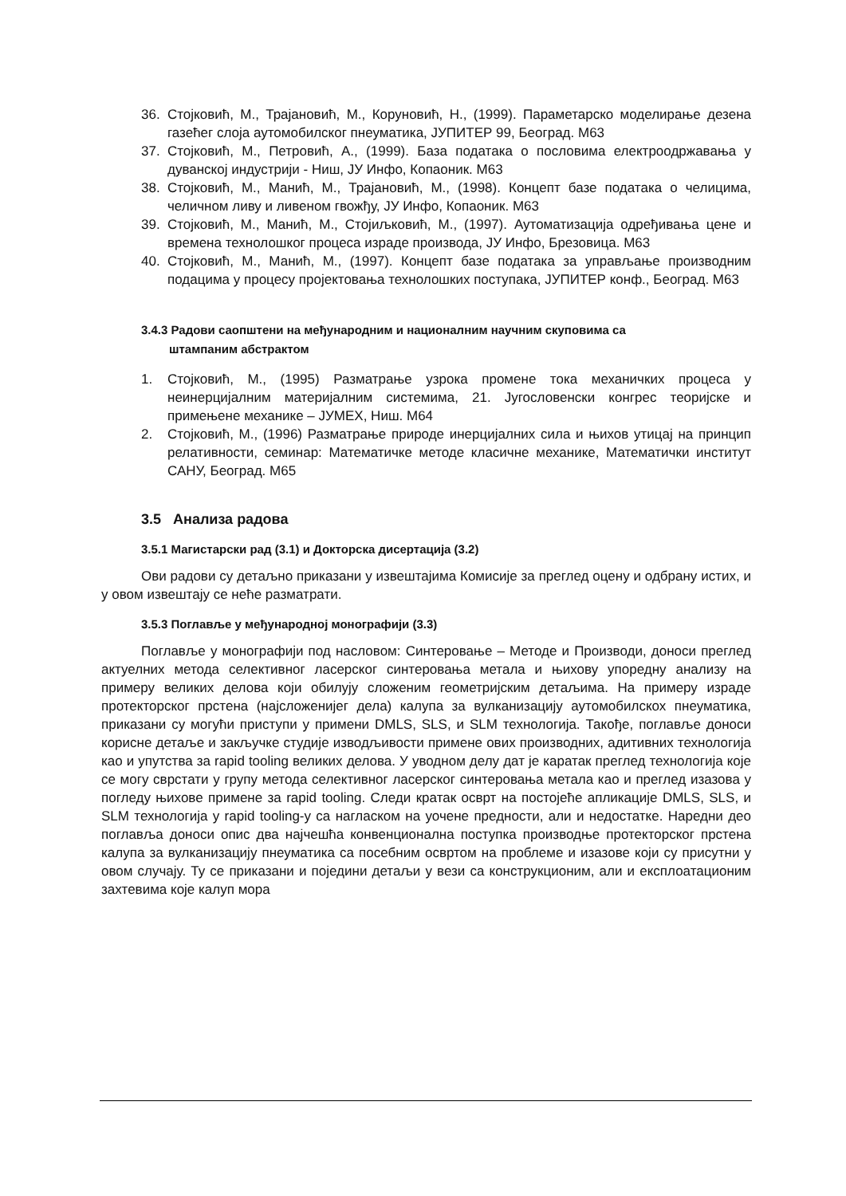36. Стојковић, М., Трајановић, М., Коруновић, Н., (1999). Параметарско моделирање дезена газећег слоја аутомобилског пнеуматика, ЈУПИТЕР 99, Београд. М63
37. Стојковић, М., Петровић, А., (1999). База података о пословима електроодржавања у дуванској индустрији - Ниш, ЈУ Инфо, Копаоник. М63
38. Стојковић, М., Манић, М., Трајановић, М., (1998). Концепт базе података о челицима, челичном ливу и ливеном гвожђу, ЈУ Инфо, Копаоник. М63
39. Стојковић, М., Манић, М., Стојиљковић, М., (1997). Аутоматизација одређивања цене и времена технолошког процеса израде производа, ЈУ Инфо, Брезовица. М63
40. Стојковић, М., Манић, М., (1997). Концепт базе података за управљање производним подацима у процесу пројектовања технолошких поступака, ЈУПИТЕР конф., Београд. М63
3.4.3 Радови саопштени на међународним и националним научним скуповима са
штампаним абстрактом
1. Стојковић, М., (1995) Разматрање узрока промене тока механичких процеса у неинерцијалним материјалним системима, 21. Југословенски конгрес теоријске и примењене механике – ЈУМЕХ, Ниш. М64
2. Стојковић, М., (1996) Разматрање природе инерцијалних сила и њихов утицај на принцип релативности, семинар: Математичке методе класичне механике, Математички институт САНУ, Београд. М65
3.5 Анализа радова
3.5.1 Магистарски рад (3.1) и Докторска дисертација (3.2)
Ови радови су детаљно приказани у извештајима Комисије за преглед оцену и одбрану истих, и у овом извештају се неће разматрати.
3.5.3 Поглавље у међународној монографији (3.3)
Поглавље у монографији под насловом: Синтеровање – Методе и Производи, доноси преглед актуелних метода селективног ласерског синтеровања метала и њихову упоредну анализу на примеру великих делова који обилују сложеним геометријским детаљима. На примеру израде протекторског прстена (најсложенијег дела) калупа за вулканизацију аутомобилскох пнеуматика, приказани су могући приступи у примени DMLS, SLS, и SLM технологија. Такође, поглавље доноси корисне детаље и закључке студије изводљивости примене ових производних, адитивних технологија као и упутства за rapid tooling великих делова. У уводном делу дат је каратак преглед технологија које се могу сврстати у групу метода селективног ласерског синтеровања метала као и преглед изазова у погледу њихове примене за rapid tooling. Следи кратак осврт на постојеће апликације DMLS, SLS, и SLM технологија у rapid tooling-у са нагласком на уочене предности, али и недостатке. Наредни део поглавља доноси опис два најчешћа конвенционална поступка производње протекторског прстена калупа за вулканизацију пнеуматика са посебним освртом на проблеме и изазове који су присутни у овом случају. Ту се приказани и поједини детаљи у вези са конструкционим, али и експлоатационим захтевима које калуп мора